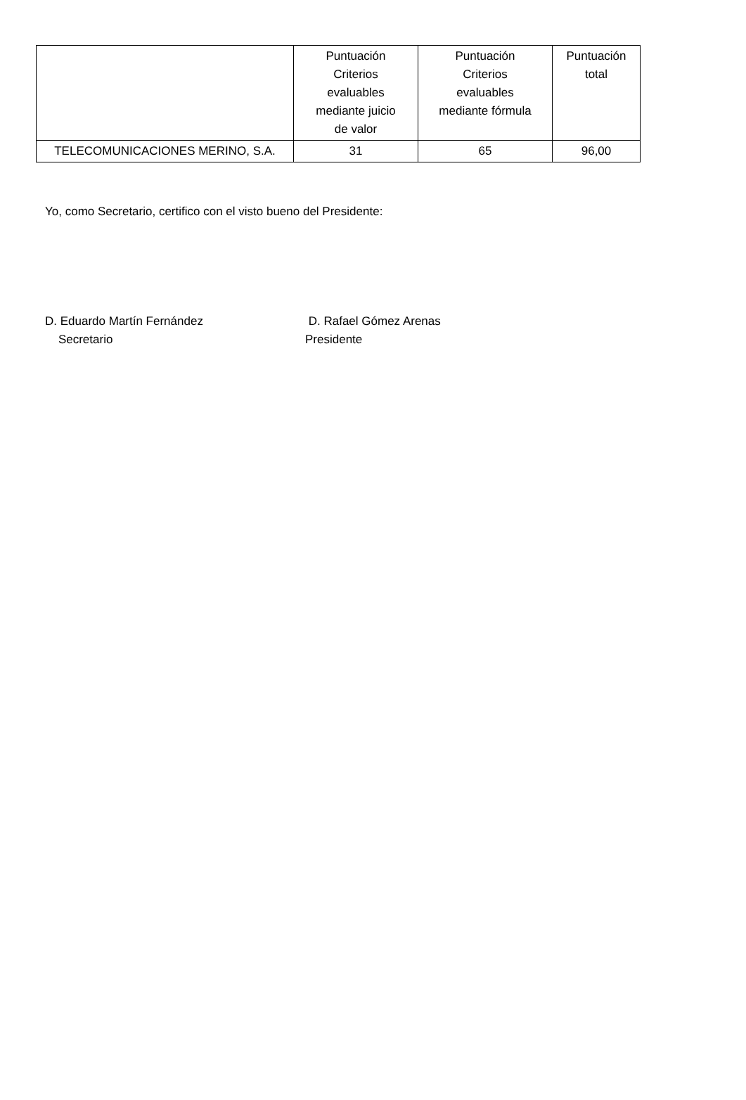| | Puntuación Criterios evaluables mediante juicio de valor | Puntuación Criterios evaluables mediante fórmula | Puntuación total |
| --- | --- | --- | --- |
| TELECOMUNICACIONES MERINO, S.A. | 31 | 65 | 96,00 |
Yo, como Secretario, certifico con el visto bueno del Presidente:
D. Eduardo Martín Fernández
Secretario
D. Rafael Gómez Arenas
Presidente